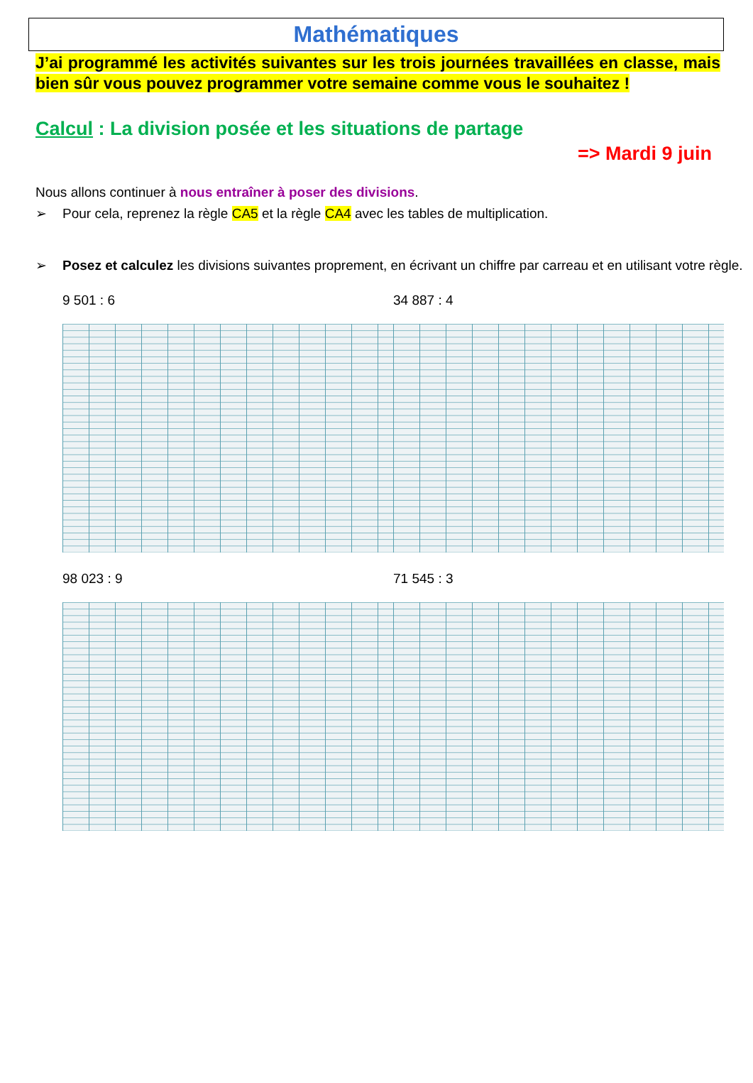Mathématiques
J’ai programmé les activités suivantes sur les trois journées travaillées en classe, mais bien sûr vous pouvez programmer votre semaine comme vous le souhaitez !
Calcul : La division posée et les situations de partage
=> Mardi 9 juin
Nous allons continuer à nous entraîner à poser des divisions.
➢ Pour cela, reprenez la règle CA5 et la règle CA4 avec les tables de multiplication.
➢ Posez et calculez les divisions suivantes proprement, en écrivant un chiffre par carreau et en utilisant votre règle.
9 501 : 6 34 887 : 4
98 023 : 9 71 545 : 3